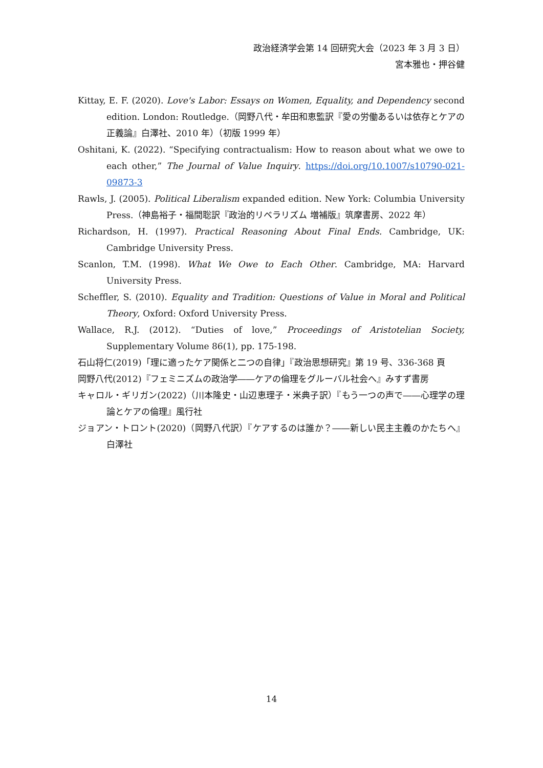政治経済学会第 14 回研究大会（2023 年 3 月 3 日）
宮本雅也・押谷健
Kittay, E. F. (2020). Love's Labor: Essays on Women, Equality, and Dependency second edition. London: Routledge.（岡野八代・牟田和恵監訳『愛の労働あるいは依存とケアの正義論』白澤社、2010 年）（初版 1999 年）
Oshitani, K. (2022). “Specifying contractualism: How to reason about what we owe to each other,” The Journal of Value Inquiry. https://doi.org/10.1007/s10790-021-09873-3
Rawls, J. (2005). Political Liberalism expanded edition. New York: Columbia University Press.（神島裕子・福間聡訳『政治的リベラリズム 増補版』筑摩書房、2022 年）
Richardson, H. (1997). Practical Reasoning About Final Ends. Cambridge, UK: Cambridge University Press.
Scanlon, T.M. (1998). What We Owe to Each Other. Cambridge, MA: Harvard University Press.
Scheffler, S. (2010). Equality and Tradition: Questions of Value in Moral and Political Theory, Oxford: Oxford University Press.
Wallace, R.J. (2012). “Duties of love,” Proceedings of Aristotelian Society, Supplementary Volume 86(1), pp. 175-198.
石山将仁(2019)「理に適ったケア関係と二つの自律」『政治思想研究』第 19 号、336-368 頁
岡野八代(2012)『フェミニズムの政治学――ケアの倫理をグルーバル社会へ』みすず書房
キャロル・ギリガン(2022)（川本隆史・山辺恵理子・米典子訳）『もう一つの声で――心理学の理論とケアの倫理』風行社
ジョアン・トロント(2020)（岡野八代訳）『ケアするのは誰か？――新しい民主主義のかたちへ』白澤社
14